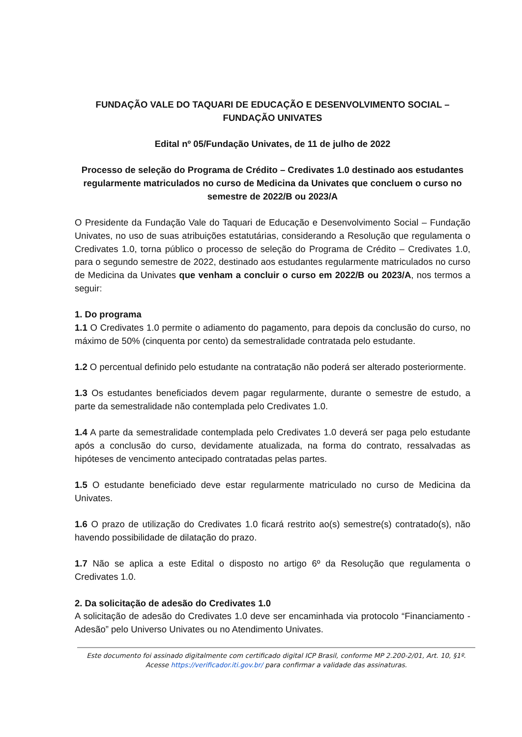FUNDAÇÃO VALE DO TAQUARI DE EDUCAÇÃO E DESENVOLVIMENTO SOCIAL –
FUNDAÇÃO UNIVATES
Edital nº 05/Fundação Univates, de 11 de julho de 2022
Processo de seleção do Programa de Crédito – Credivates 1.0 destinado aos estudantes regularmente matriculados no curso de Medicina da Univates que concluem o curso no semestre de 2022/B ou 2023/A
O Presidente da Fundação Vale do Taquari de Educação e Desenvolvimento Social – Fundação Univates, no uso de suas atribuições estatutárias, considerando a Resolução que regulamenta o Credivates 1.0, torna público o processo de seleção do Programa de Crédito – Credivates 1.0, para o segundo semestre de 2022, destinado aos estudantes regularmente matriculados no curso de Medicina da Univates que venham a concluir o curso em 2022/B ou 2023/A, nos termos a seguir:
1. Do programa
1.1 O Credivates 1.0 permite o adiamento do pagamento, para depois da conclusão do curso, no máximo de 50% (cinquenta por cento) da semestralidade contratada pelo estudante.
1.2 O percentual definido pelo estudante na contratação não poderá ser alterado posteriormente.
1.3 Os estudantes beneficiados devem pagar regularmente, durante o semestre de estudo, a parte da semestralidade não contemplada pelo Credivates 1.0.
1.4 A parte da semestralidade contemplada pelo Credivates 1.0 deverá ser paga pelo estudante após a conclusão do curso, devidamente atualizada, na forma do contrato, ressalvadas as hipóteses de vencimento antecipado contratadas pelas partes.
1.5 O estudante beneficiado deve estar regularmente matriculado no curso de Medicina da Univates.
1.6 O prazo de utilização do Credivates 1.0 ficará restrito ao(s) semestre(s) contratado(s), não havendo possibilidade de dilatação do prazo.
1.7 Não se aplica a este Edital o disposto no artigo 6º da Resolução que regulamenta o Credivates 1.0.
2. Da solicitação de adesão do Credivates 1.0
A solicitação de adesão do Credivates 1.0 deve ser encaminhada via protocolo “Financiamento - Adesão” pelo Universo Univates ou no Atendimento Univates.
Este documento foi assinado digitalmente com certificado digital ICP Brasil, conforme MP 2.200-2/01, Art. 10, §1º. Acesse https://verificador.iti.gov.br/ para confirmar a validade das assinaturas.